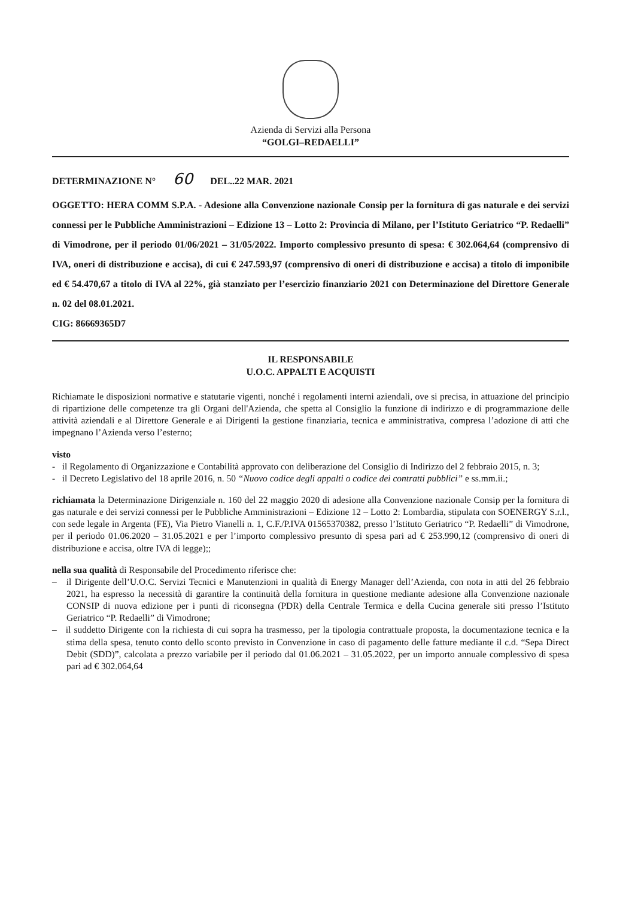Azienda di Servizi alla Persona
“GOLGI–REDAELLI”
DETERMINAZIONE N° 60 DEL..22 MAR. 2021
OGGETTO: HERA COMM S.P.A. - Adesione alla Convenzione nazionale Consip per la fornitura di gas naturale e dei servizi connessi per le Pubbliche Amministrazioni – Edizione 13 – Lotto 2: Provincia di Milano, per l’Istituto Geriatrico “P. Redaelli” di Vimodrone, per il periodo 01/06/2021 – 31/05/2022. Importo complessivo presunto di spesa: € 302.064,64 (comprensivo di IVA, oneri di distribuzione e accisa), di cui € 247.593,97 (comprensivo di oneri di distribuzione e accisa) a titolo di imponibile ed € 54.470,67 a titolo di IVA al 22%, già stanziato per l’esercizio finanziario 2021 con Determinazione del Direttore Generale n. 02 del 08.01.2021.
CIG: 86669365D7
IL RESPONSABILE
U.O.C. APPALTI E ACQUISTI
Richiamate le disposizioni normative e statutarie vigenti, nonché i regolamenti interni aziendali, ove si precisa, in attuazione del principio di ripartizione delle competenze tra gli Organi dell'Azienda, che spetta al Consiglio la funzione di indirizzo e di programmazione delle attività aziendali e al Direttore Generale e ai Dirigenti la gestione finanziaria, tecnica e amministrativa, compresa l’adozione di atti che impegnano l’Azienda verso l’esterno;
visto
- il Regolamento di Organizzazione e Contabilità approvato con deliberazione del Consiglio di Indirizzo del 2 febbraio 2015, n. 3;
- il Decreto Legislativo del 18 aprile 2016, n. 50 “Nuovo codice degli appalti o codice dei contratti pubblici” e ss.mm.ii.;
richiamata la Determinazione Dirigenziale n. 160 del 22 maggio 2020 di adesione alla Convenzione nazionale Consip per la fornitura di gas naturale e dei servizi connessi per le Pubbliche Amministrazioni – Edizione 12 – Lotto 2: Lombardia, stipulata con SOENERGY S.r.l., con sede legale in Argenta (FE), Via Pietro Vianelli n. 1, C.F./P.IVA 01565370382, presso l’Istituto Geriatrico “P. Redaelli” di Vimodrone, per il periodo 01.06.2020 – 31.05.2021 e per l’importo complessivo presunto di spesa pari ad € 253.990,12 (comprensivo di oneri di distribuzione e accisa, oltre IVA di legge);;
nella sua qualità di Responsabile del Procedimento riferisce che:
– il Dirigente dell’U.O.C. Servizi Tecnici e Manutenzioni in qualità di Energy Manager dell’Azienda, con nota in atti del 26 febbraio 2021, ha espresso la necessità di garantire la continuità della fornitura in questione mediante adesione alla Convenzione nazionale CONSIP di nuova edizione per i punti di riconsegna (PDR) della Centrale Termica e della Cucina generale siti presso l’Istituto Geriatrico “P. Redaelli” di Vimodrone;
– il suddetto Dirigente con la richiesta di cui sopra ha trasmesso, per la tipologia contrattuale proposta, la documentazione tecnica e la stima della spesa, tenuto conto dello sconto previsto in Convenzione in caso di pagamento delle fatture mediante il c.d. “Sepa Direct Debit (SDD)”, calcolata a prezzo variabile per il periodo dal 01.06.2021 – 31.05.2022, per un importo annuale complessivo di spesa pari ad € 302.064,64